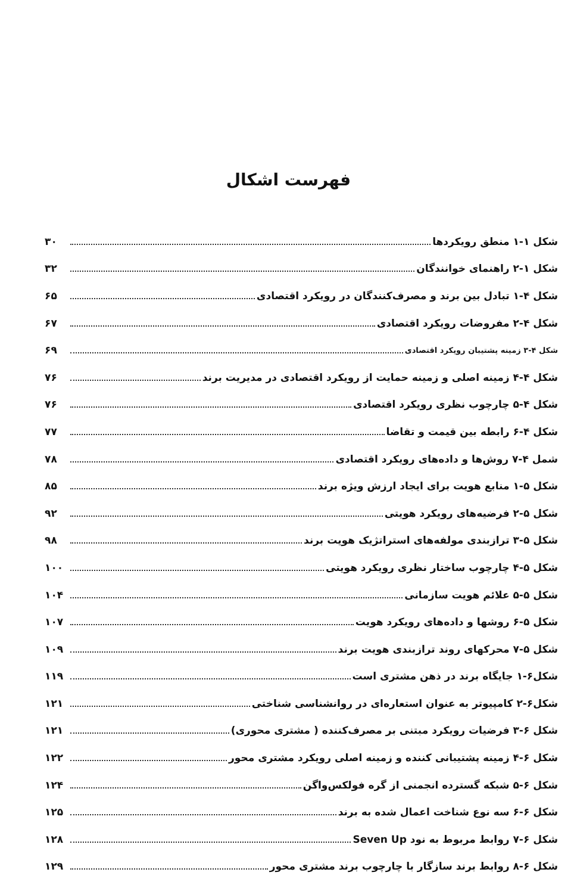فهرست اشکال
شکل ۱-۱ منطق رویکردها ۳۰
شکل ۱-۲ راهنمای خوانندگان ۳۲
شکل ۴-۱ تبادل بین برند و مصرف‌کنندگان در رویکرد اقتصادی ۶۵
شکل ۴-۲ مفروضات رویکرد اقتصادی ۶۷
شکل ۴-۳ زمینه پشتیبان رویکرد اقتصادی ۶۹
شکل ۴-۴ زمینه اصلی و زمینه حمایت از رویکرد اقتصادی در مدیریت برند ۷۶
شکل ۴-۵ چارچوب نظری رویکرد اقتصادی ۷۶
شکل ۴-۶ رابطه بین قیمت و تقاضا ۷۷
شمل ۴-۷ روش‌ها و داده‌های رویکرد اقتصادی ۷۸
شکل ۵-۱ منابع هویت برای ایجاد ارزش ویژه برند ۸۵
شکل ۵-۲ فرضیه‌های رویکرد هویتی ۹۲
شکل ۵-۳ ترازبندی مولفه‌های استراتژیک هویت برند ۹۸
شکل ۵-۴ چارچوب ساختار نظری رویکرد هویتی ۱۰۰
شکل ۵-۵ علائم هویت سازمانی ۱۰۴
شکل ۵-۶ روشها و داده‌های رویکرد هویت ۱۰۷
شکل ۵-۷ محرکهای روند ترازبندی هویت برند ۱۰۹
شکل۶-۱ جایگاه برند در ذهن مشتری است ۱۱۹
شکل۶-۲ کامپیوتر به عنوان استعاره‌ای در روانشناسی شناختی ۱۲۱
شکل ۶-۳ فرضیات رویکرد مبتنی بر مصرف‌کننده ( مشتری محوری) ۱۲۱
شکل ۶-۴ زمینه پشتیبانی کننده و زمینه اصلی رویکرد مشتری محور ۱۲۲
شکل ۶-۵ شبکه گسترده انجمنی از گره فولکس‌واگن ۱۲۴
شکل ۶-۶ سه نوع شناخت اعمال شده به برند ۱۲۵
شکل ۶-۷ روابط مربوط به نود Seven Up ۱۲۸
شکل ۶-۸ روابط برند سازگار با چارچوب برند مشتری محور ۱۲۹